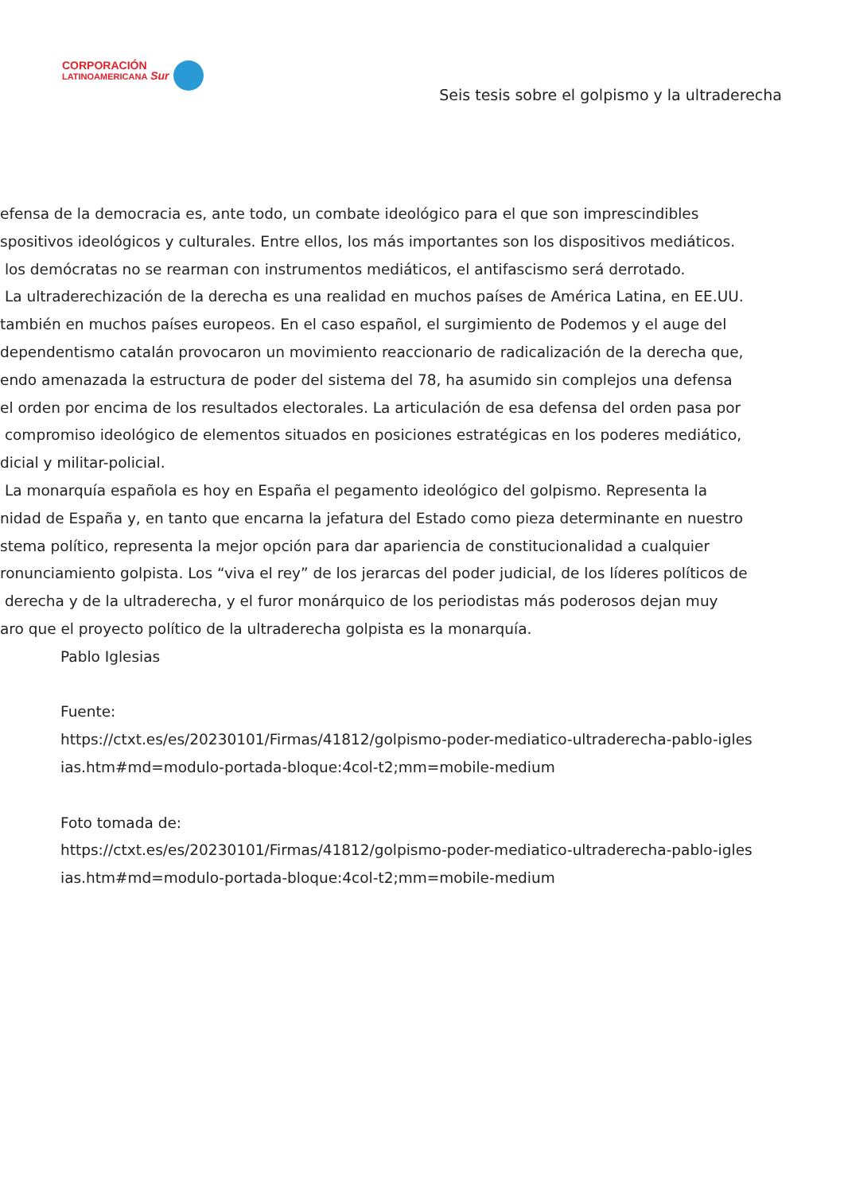CORPORACIÓN
LATINOAMERICANA Sur
Seis tesis sobre el golpismo y la ultraderecha
efensa de la democracia es, ante todo, un combate ideológico para el que son imprescindibles
spositivos ideológicos y culturales. Entre ellos, los más importantes son los dispositivos mediáticos.
los demócratas no se rearman con instrumentos mediáticos, el antifascismo será derrotado.
La ultraderechización de la derecha es una realidad en muchos países de América Latina, en EE.UU.
también en muchos países europeos. En el caso español, el surgimiento de Podemos y el auge del
dependentismo catalán provocaron un movimiento reaccionario de radicalización de la derecha que,
endo amenazada la estructura de poder del sistema del 78, ha asumido sin complejos una defensa
el orden por encima de los resultados electorales. La articulación de esa defensa del orden pasa por
compromiso ideológico de elementos situados en posiciones estratégicas en los poderes mediático,
dicial y militar-policial.
La monarquía española es hoy en España el pegamento ideológico del golpismo. Representa la
nidad de España y, en tanto que encarna la jefatura del Estado como pieza determinante en nuestro
stema político, representa la mejor opción para dar apariencia de constitucionalidad a cualquier
ronunciamiento golpista. Los “viva el rey” de los jerarcas del poder judicial, de los líderes políticos de
derecha y de la ultraderecha, y el furor monárquico de los periodistas más poderosos dejan muy
aro que el proyecto político de la ultraderecha golpista es la monarquía.
Pablo Iglesias
Fuente:
https://ctxt.es/es/20230101/Firmas/41812/golpismo-poder-mediatico-ultraderecha-pablo-igles
ias.htm#md=modulo-portada-bloque:4col-t2;mm=mobile-medium
Foto tomada de:
https://ctxt.es/es/20230101/Firmas/41812/golpismo-poder-mediatico-ultraderecha-pablo-igles
ias.htm#md=modulo-portada-bloque:4col-t2;mm=mobile-medium